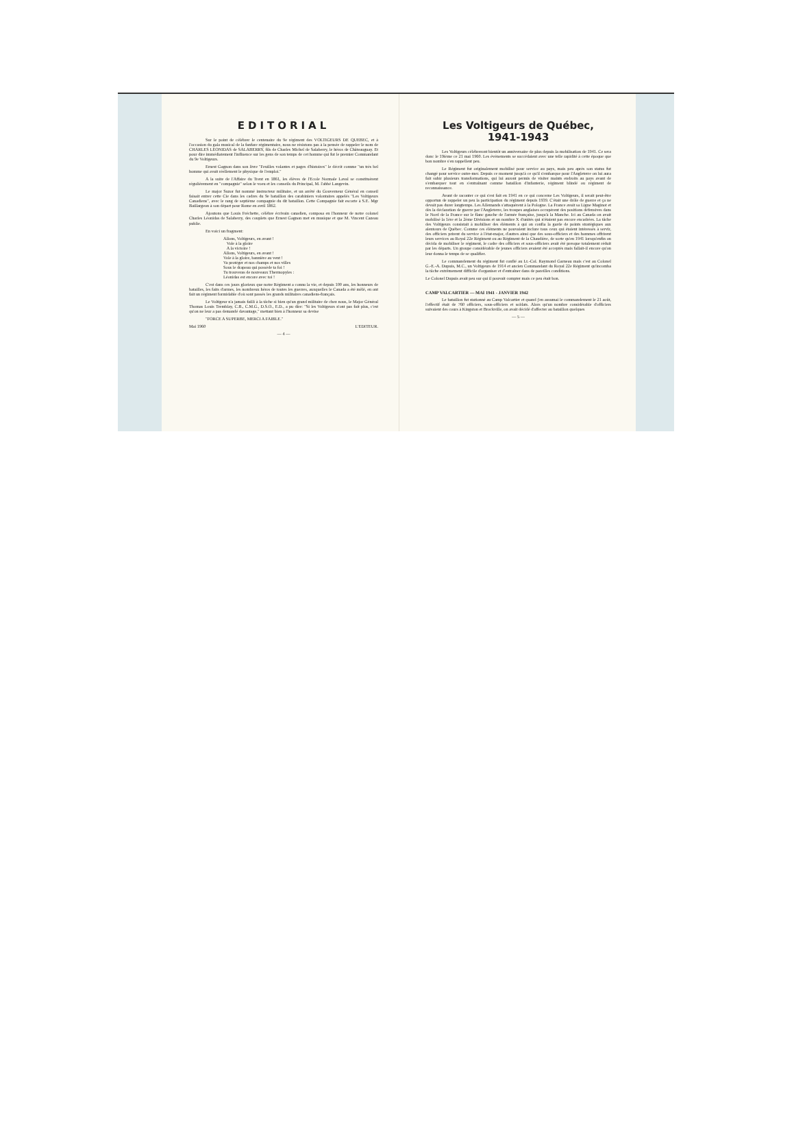EDITORIAL
Sur le point de célébrer le centenaire du 9e régiment des VOLTIGEURS DE QUEBEC, et à l'occasion du gala musical de la fanfare régimentaire, nous ne résistons pas à la pensée de rappeler le nom de CHARLES LEONIDAS de SALABERRY, fils de Charles Michel de Salaberry, le héros de Châteauguay. Et pour dire immédiatement l'influence sur les gens de son temps de cet homme qui fut le premier Commandant du 9e Voltigeurs.
Ernest Gagnon dans son livre "Feuilles volantes et pages d'histoires" le décrit comme "un très bel homme qui avait réellement le physique de l'emploi."
A la suite de l'Affaire du Trent en 1861, les élèves de l'Ecole Normale Laval se constituèrent régulièrement en "compagnie" selon le voeu et les conseils du Principal, M. l'abbé Langevin.
Le major Suzor fut nommé instructeur militaire, et un arrêté du Gouverneur Général en conseil faisait entrer cette Cie dans les cadres du 9e bataillon des carabiniers volontaires appelés "Les Voltigeurs Canadiens", avec le rang de septième compagnie du dit bataillon. Cette Compagnie fait escorte à S.E. Mgr Baillargeon à son départ pour Rome en avril 1862.
Ajoutons que Louis Fréchette, célèbre écrivain canadien, composa en l'honneur de notre colonel Charles Léonidas de Salaberry, des couplets que Ernest Gagnon met en musique et que M. Vincent Cazeau publie.
En voici un fragment:
Allons, Voltigeurs, en avant !
Vole à la gloire
A la victoire !
Allons, Voltigeurs, en avant !
Vole à la gloire, bannière au vent !
Va protéger et nos champs et nos villes
Sous le drapeau qui possède ta foi !
Tu trouveras de nouveaux Thermopyles :
Léonidas est encore avec toi !
C'est dans ces jours glorieux que notre Régiment a connu la vie, et depuis 100 ans, les honneurs de batailles, les faits d'armes, les nombreux héros de toutes les guerres, auxquelles le Canada a été mêlé, en ont fait un régiment formidable d'où sont passés les grands militaires canadiens-français.
Le Voltigeur n'a jamais failli à la tâche si bien qu'un grand militaire de chez nous, le Major Général Thomas Louis Tremblay, C.B., C.M.G., D.S.O., E.D., a pu dire: "Si les Voltigeurs n'ont pas fait plus, c'est qu'on ne leur a pas demandé davantage," mettant bien à l'honneur sa devise
"FORCE A SUPERBE, MERCI A FAIBLE."
Mai 1960 L'EDITEUR.
— 4 —
Les Voltigeurs de Québec, 1941-1943
Les Voltigeurs célébreront bientôt un anniversaire de plus depuis la mobilisation de 1941. Ce sera donc le 19ième ce 21 mai 1960. Les événements se succédaient avec une telle rapidité à cette époque que bon nombre s'en rappellent peu.
Le Régiment fut originalement mobilisé pour service au pays, mais peu après son status fut changé pour service outre-mer. Depuis ce moment jusqu'à ce qu'il s'embarque pour l'Angleterre on lui aura fait subir plusieurs transformations, qui lui auront permis de visiter maints endroits au pays avant de s'embarquer tout en s'entraînant comme bataillon d'infanterie, régiment blindé ou régiment de reconnaissance.
Avant de raconter ce qui s'est fait en 1941 en ce qui concerne Les Voltigeurs, il serait peut-être opportun de rappeler un peu la participation du régiment depuis 1939. C'était une drôle de guerre et ça ne devait pas durer longtemps. Les Allemands s'attaquèrent à la Pologne. La France avait sa Ligne Maginot et dès la déclaration de guerre par l'Angleterre, les troupes anglaises occupèrent des positions défensives dans le Nord de la France sur le flanc gauche de l'armée française, jusqu'à la Manche. Ici au Canada on avait mobilisé la 1ère et la 2ème Divisions et un nombre X d'unités qui n'étaient pas encore encadrées. La tâche des Voltigeurs consistait à mobiliser des éléments à qui on confia la garde de points stratégiques aux alentours de Québec. Comme ces éléments ne pouvaient inclure tous ceux qui étaient intéressés à servir, des officiers prirent du service à l'état-major, d'autres ainsi que des sous-officiers et des hommes offrirent leurs services au Royal 22e Régiment ou au Régiment de la Chaudière, de sorte qu'en 1941 lorsqu'enfin on décida de mobiliser le régiment, le cadre des officiers et sous-officiers avait été presque totalement réduit par les départs. Un groupe considérable de jeunes officiers avaient été acceptés mais fallait-il encore qu'on leur donna le temps de se qualifier.
Le commandement du régiment fut confié au Lt.-Col. Raymond Garneau mais c'est au Colonel G.-E.-A. Dupuis, M.C., un Voltigeurs de 1914 et ancien Commandant du Royal 22e Régiment qu'incomba la tâche extrêmement difficile d'organiser et d'entraîner dans de pareilles conditions.
Le Colonel Dupuis avait peu sur qui il pouvait compter mais ce peu était bon.
CAMP VALCARTIER — MAI 1941 - JANVIER 1942
Le bataillon fut stationné au Camp Valcartier et quand j'en assumai le commandement le 21 août, l'effectif était de 760 officiers, sous-officiers et soldats. Alors qu'un nombre considérable d'officiers suivaient des cours à Kingston et Brockville, on avait décidé d'affecter au bataillon quelques
— 5 —